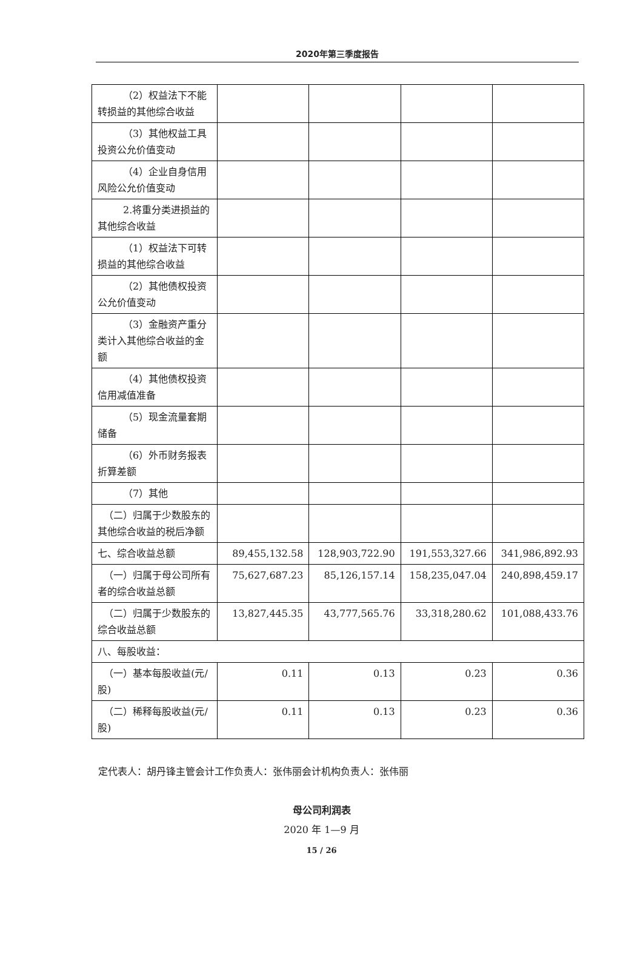2020年第三季度报告
| （2） 权益法下不能转损益的其他综合收益 | | | | |
| （3） 其他权益工具投资公允价值变动 | | | | |
| （4） 企业自身信用风险公允价值变动 | | | | |
| 2. 将重分类进损益的其他综合收益 | | | | |
| （1） 权益法下可转损益的其他综合收益 | | | | |
| （2） 其他债权投资公允价值变动 | | | | |
| （3） 金融资产重分类计入其他综合收益的金额 | | | | |
| （4） 其他债权投资信用减值准备 | | | | |
| （5） 现金流量套期储备 | | | | |
| （6） 外币财务报表折算差额 | | | | |
| （7） 其他 | | | | |
| （二）归属于少数股东的其他综合收益的税后净额 | | | | |
| 七、综合收益总额 | 89,455,132.58 | 128,903,722.90 | 191,553,327.66 | 341,986,892.93 |
| （一）归属于母公司所有者的综合收益总额 | 75,627,687.23 | 85,126,157.14 | 158,235,047.04 | 240,898,459.17 |
| （二）归属于少数股东的综合收益总额 | 13,827,445.35 | 43,777,565.76 | 33,318,280.62 | 101,088,433.76 |
| 八、每股收益： | | | | |
| （一）基本每股收益(元/股) | 0.11 | 0.13 | 0.23 | 0.36 |
| （二）稀释每股收益(元/股) | 0.11 | 0.13 | 0.23 | 0.36 |
定代表人：胡丹锋主管会计工作负责人：张伟丽会计机构负责人：张伟丽
母公司利润表
2020 年 1—9 月
15 / 26